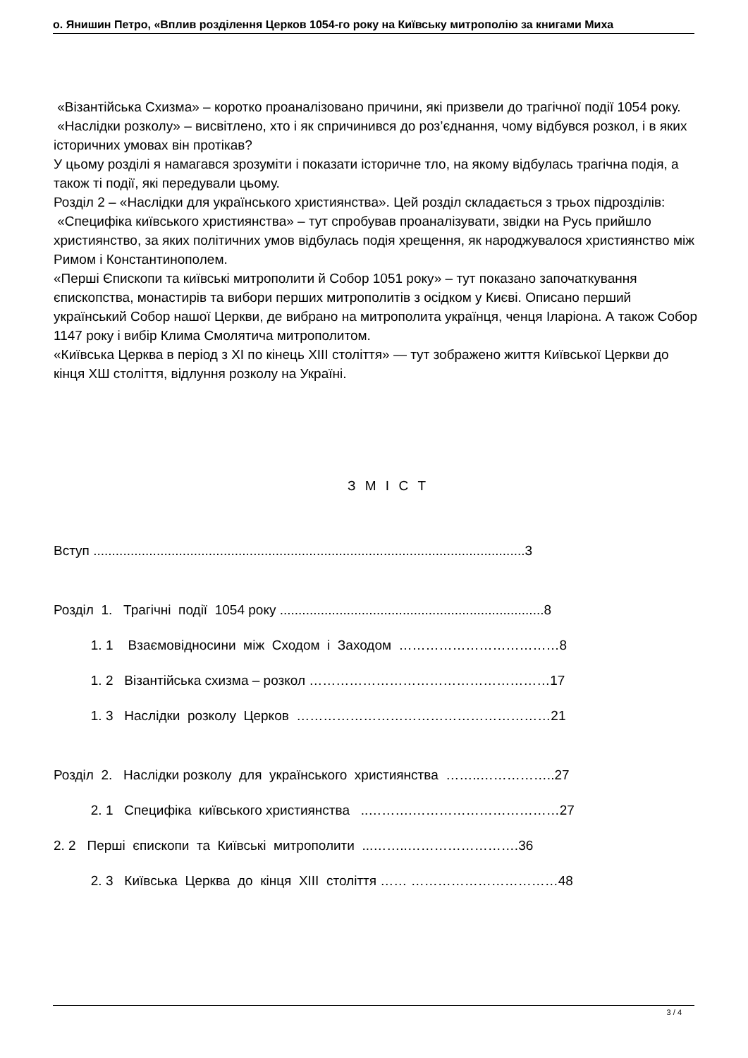о. Янишин Петро, «Вплив розділення Церков 1054-го року на Київську митрополію за книгами Миха
«Візантійська Схизма» – коротко проаналізовано причини, які призвели до трагічної події 1054 року.
«Наслідки розколу» – висвітлено, хто і як спричинився до роз’єднання, чому відбувся розкол, і в яких історичних умовах він протікав?
У цьому розділі я намагався зрозуміти і показати історичне тло, на якому відбулась трагічна подія, а також ті події, які передували цьому.
Розділ 2 – «Наслідки для українського християнства». Цей розділ складається з трьох підрозділів:
«Специфіка київського християнства» – тут спробував проаналізувати, звідки на Русь прийшло християнство, за яких політичних умов відбулась подія хрещення, як народжувалося християнство між Римом і Константинополем.
«Перші Єпископи та київські митрополити й Собор 1051 року» – тут показано започаткування єпископства, монастирів та вибори перших митрополитів з осідком у Києві. Описано перший український Собор нашої Церкви, де вибрано на митрополита українця, ченця Іларіона. А також Собор 1147 року і вибір Клима Смолятича митрополитом.
«Київська Церква в період з ХІ по кінець ХІІІ століття» — тут зображено життя Київської Церкви до кінця ХШ століття, відлуння розколу на Україні.
З М І С Т
Вступ ....................................................................................................................3
Розділ 1. Трагічні події 1054 року .......................................................................8
1. 1 Взаємовідносини між Сходом і Заходом ………………………………8
1. 2 Візантійська схизма – розкол ………………………………………………17
1. 3 Наслідки розколу Церков …………………………………………………21
Розділ 2. Наслідки розколу для українського християнства ……..……………..27
2. 1 Специфіка київського християнства ..……….……………………………27
2. 2 Перші єпископи та Київські митрополити ...……..…………………….36
2. 3 Київська Церква до кінця ХІІІ століття …… ……………………………48
3 / 4